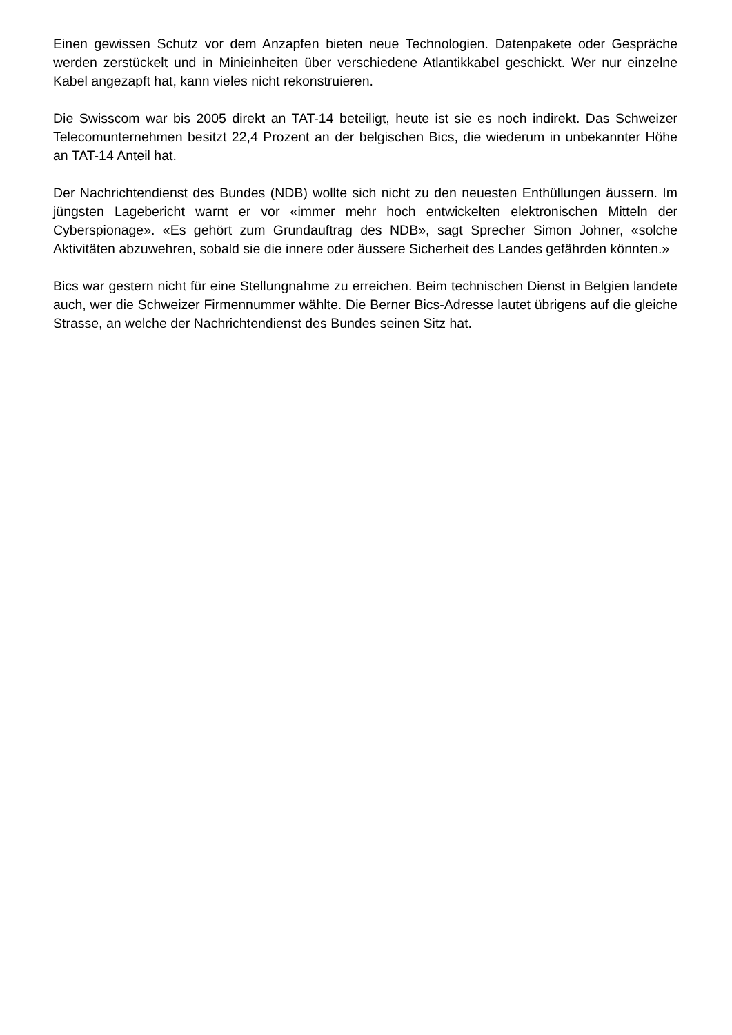Einen gewissen Schutz vor dem Anzapfen bieten neue Technologien. Datenpakete oder Gespräche werden zerstückelt und in Minieinheiten über verschiedene Atlantikkabel geschickt. Wer nur einzelne Kabel angezapft hat, kann vieles nicht rekonstruieren.
Die Swisscom war bis 2005 direkt an TAT-14 beteiligt, heute ist sie es noch indirekt. Das Schweizer Telecomunternehmen besitzt 22,4 Prozent an der belgischen Bics, die wiederum in unbekannter Höhe an TAT-14 Anteil hat.
Der Nachrichtendienst des Bundes (NDB) wollte sich nicht zu den neuesten Enthüllungen äussern. Im jüngsten Lagebericht warnt er vor «immer mehr hoch entwickelten elektronischen Mitteln der Cyberspionage». «Es gehört zum Grundauftrag des NDB», sagt Sprecher Simon Johner, «solche Aktivitäten abzuwehren, sobald sie die innere oder äussere Sicherheit des Landes gefährden könnten.»
Bics war gestern nicht für eine Stellungnahme zu erreichen. Beim technischen Dienst in Belgien landete auch, wer die Schweizer Firmennummer wählte. Die Berner Bics-Adresse lautet übrigens auf die gleiche Strasse, an welche der Nachrichtendienst des Bundes seinen Sitz hat.